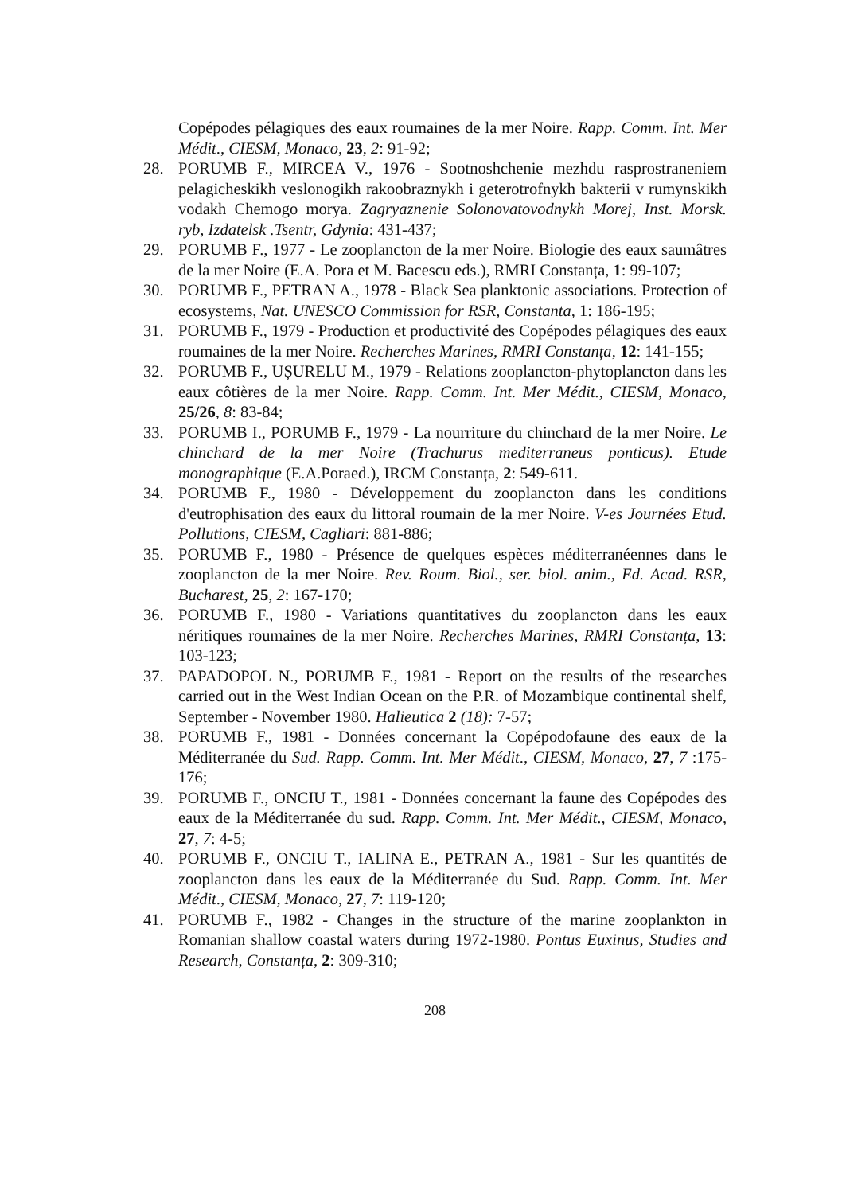Copépodes pélagiques des eaux roumaines de la mer Noire. Rapp. Comm. Int. Mer Médit., CIESM, Monaco, 23, 2: 91-92;
28. PORUMB F., MIRCEA V., 1976 - Sootnoshchenie mezhdu rasprostraneniem pelagicheskikh veslonogikh rakoobraznykh i geterotrofnykh bakterii v rumynskikh vodakh Chemogo morya. Zagryaznenie Solonovatovodnykh Morej, Inst. Morsk. ryb, Izdatelsk .Tsentr, Gdynia: 431-437;
29. PORUMB F., 1977 - Le zooplancton de la mer Noire. Biologie des eaux saumâtres de la mer Noire (E.A. Pora et M. Bacescu eds.), RMRI Constanța, 1: 99-107;
30. PORUMB F., PETRAN A., 1978 - Black Sea planktonic associations. Protection of ecosystems, Nat. UNESCO Commission for RSR, Constanta, 1: 186-195;
31. PORUMB F., 1979 - Production et productivité des Copépodes pélagiques des eaux roumaines de la mer Noire. Recherches Marines, RMRI Constanța, 12: 141-155;
32. PORUMB F., UȘURELU M., 1979 - Relations zooplancton-phytoplancton dans les eaux côtières de la mer Noire. Rapp. Comm. Int. Mer Médit., CIESM, Monaco, 25/26, 8: 83-84;
33. PORUMB I., PORUMB F., 1979 - La nourriture du chinchard de la mer Noire. Le chinchard de la mer Noire (Trachurus mediterraneus ponticus). Etude monographique (E.A.Poraed.), IRCM Constanța, 2: 549-611.
34. PORUMB F., 1980 - Développement du zooplancton dans les conditions d'eutrophisation des eaux du littoral roumain de la mer Noire. V-es Journées Etud. Pollutions, CIESM, Cagliari: 881-886;
35. PORUMB F., 1980 - Présence de quelques espèces méditerranéennes dans le zooplancton de la mer Noire. Rev. Roum. Biol., ser. biol. anim., Ed. Acad. RSR, Bucharest, 25, 2: 167-170;
36. PORUMB F., 1980 - Variations quantitatives du zooplancton dans les eaux néritiques roumaines de la mer Noire. Recherches Marines, RMRI Constanța, 13: 103-123;
37. PAPADOPOL N., PORUMB F., 1981 - Report on the results of the researches carried out in the West Indian Ocean on the P.R. of Mozambique continental shelf, September - November 1980. Halieutica 2 (18): 7-57;
38. PORUMB F., 1981 - Données concernant la Copépodofaune des eaux de la Méditerranée du Sud. Rapp. Comm. Int. Mer Médit., CIESM, Monaco, 27, 7 :175-176;
39. PORUMB F., ONCIU T., 1981 - Données concernant la faune des Copépodes des eaux de la Méditerranée du sud. Rapp. Comm. Int. Mer Médit., CIESM, Monaco, 27, 7: 4-5;
40. PORUMB F., ONCIU T., IALINA E., PETRAN A., 1981 - Sur les quantités de zooplancton dans les eaux de la Méditerranée du Sud. Rapp. Comm. Int. Mer Médit., CIESM, Monaco, 27, 7: 119-120;
41. PORUMB F., 1982 - Changes in the structure of the marine zooplankton in Romanian shallow coastal waters during 1972-1980. Pontus Euxinus, Studies and Research, Constanța, 2: 309-310;
208